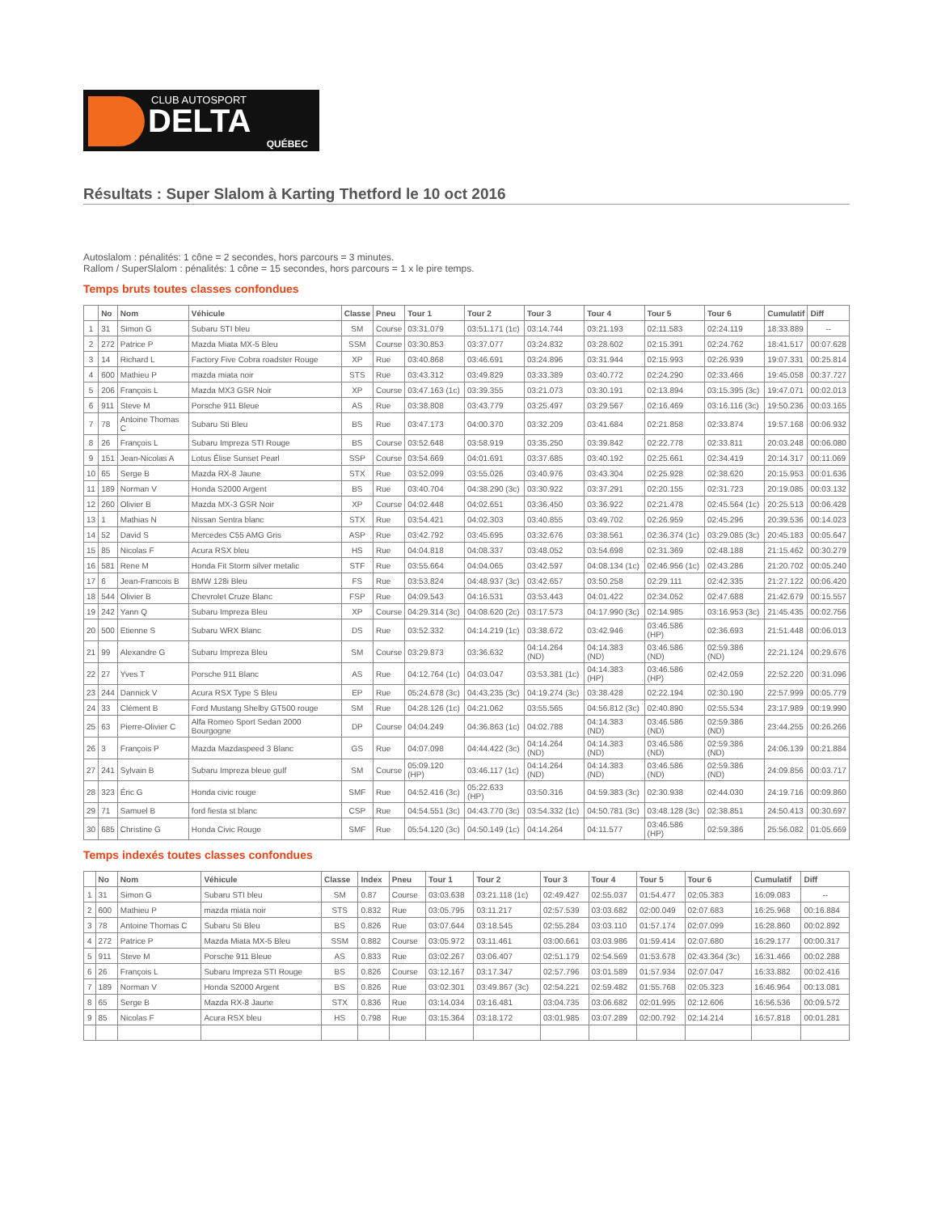CLUB AUTOSPORT
DELTA
QUÉBEC
Résultats : Super Slalom à Karting Thetford le 10 oct 2016
Autoslalom : pénalités: 1 cône = 2 secondes, hors parcours = 3 minutes.
Rallom / SuperSlalom : pénalités: 1 cône = 15 secondes, hors parcours = 1 x le pire temps.
Temps bruts toutes classes confondues
| | No | Nom | Véhicule | Classe | Pneu | Tour 1 | Tour 2 | Tour 3 | Tour 4 | Tour 5 | Tour 6 | Cumulatif | Diff |
| --- | --- | --- | --- | --- | --- | --- | --- | --- | --- | --- | --- | --- | --- |
| 1 | 31 | Simon G | Subaru STI bleu | SM | Course | 03:31.079 | 03:51.171 (1c) | 03:14.744 | 03:21.193 | 02:11.583 | 02:24.119 | 18:33.889 | -- |
| 2 | 272 | Patrice P | Mazda Miata MX-5 Bleu | SSM | Course | 03:30.853 | 03:37.077 | 03:24.832 | 03:28.602 | 02:15.391 | 02:24.762 | 18:41.517 | 00:07.628 |
| 3 | 14 | Richard L | Factory Five Cobra roadster Rouge | XP | Rue | 03:40.868 | 03:46.691 | 03:24.896 | 03:31.944 | 02:15.993 | 02:26.939 | 19:07.331 | 00:25.814 |
| 4 | 600 | Mathieu P | mazda miata noir | STS | Rue | 03:43.312 | 03:49.829 | 03:33.389 | 03:40.772 | 02:24.290 | 02:33.466 | 19:45.058 | 00:37.727 |
| 5 | 206 | François L | Mazda MX3 GSR Noir | XP | Course | 03:47.163 (1c) | 03:39.355 | 03:21.073 | 03:30.191 | 02:13.894 | 03:15.395 (3c) | 19:47.071 | 00:02.013 |
| 6 | 911 | Steve M | Porsche 911 Bleue | AS | Rue | 03:38.808 | 03:43.779 | 03:25.497 | 03:29.567 | 02:16.469 | 03:16.116 (3c) | 19:50.236 | 00:03.165 |
| 7 | 78 | Antoine Thomas C | Subaru Sti Bleu | BS | Rue | 03:47.173 | 04:00.370 | 03:32.209 | 03:41.684 | 02:21.858 | 02:33.874 | 19:57.168 | 00:06.932 |
| 8 | 26 | François L | Subaru Impreza STI Rouge | BS | Course | 03:52.648 | 03:58.919 | 03:35.250 | 03:39.842 | 02:22.778 | 02:33.811 | 20:03.248 | 00:06.080 |
| 9 | 151 | Jean-Nicolas A | Lotus Élise Sunset Pearl | SSP | Course | 03:54.669 | 04:01.691 | 03:37.685 | 03:40.192 | 02:25.661 | 02:34.419 | 20:14.317 | 00:11.069 |
| 10 | 65 | Serge B | Mazda RX-8 Jaune | STX | Rue | 03:52.099 | 03:55.026 | 03:40.976 | 03:43.304 | 02:25.928 | 02:38.620 | 20:15.953 | 00:01.636 |
| 11 | 189 | Norman V | Honda S2000 Argent | BS | Rue | 03:40.704 | 04:38.290 (3c) | 03:30.922 | 03:37.291 | 02:20.155 | 02:31.723 | 20:19.085 | 00:03.132 |
| 12 | 260 | Olivier B | Mazda MX-3 GSR Noir | XP | Course | 04:02.448 | 04:02.651 | 03:36.450 | 03:36.922 | 02:21.478 | 02:45.564 (1c) | 20:25.513 | 00:06.428 |
| 13 | 1 | Mathias N | Nissan Sentra blanc | STX | Rue | 03:54.421 | 04:02.303 | 03:40.855 | 03:49.702 | 02:26.959 | 02:45.296 | 20:39.536 | 00:14.023 |
| 14 | 52 | David S | Mercedes C55 AMG Gris | ASP | Rue | 03:42.792 | 03:45.695 | 03:32.676 | 03:38.561 | 02:36.374 (1c) | 03:29.085 (3c) | 20:45.183 | 00:05.647 |
| 15 | 85 | Nicolas F | Acura RSX bleu | HS | Rue | 04:04.818 | 04:08.337 | 03:48.052 | 03:54.698 | 02:31.369 | 02:48.188 | 21:15.462 | 00:30.279 |
| 16 | 581 | Rene M | Honda Fit Storm silver metalic | STF | Rue | 03:55.664 | 04:04.065 | 03:42.597 | 04:08.134 (1c) | 02:46.956 (1c) | 02:43.286 | 21:20.702 | 00:05.240 |
| 17 | 6 | Jean-Francois B | BMW 128i Bleu | FS | Rue | 03:53.824 | 04:48.937 (3c) | 03:42.657 | 03:50.258 | 02:29.111 | 02:42.335 | 21:27.122 | 00:06.420 |
| 18 | 544 | Olivier B | Chevrolet Cruze Blanc | FSP | Rue | 04:09.543 | 04:16.531 | 03:53.443 | 04:01.422 | 02:34.052 | 02:47.688 | 21:42.679 | 00:15.557 |
| 19 | 242 | Yann Q | Subaru Impreza Bleu | XP | Course | 04:29.314 (3c) | 04:08.620 (2c) | 03:17.573 | 04:17.990 (3c) | 02:14.985 | 03:16.953 (3c) | 21:45.435 | 00:02.756 |
| 20 | 500 | Etienne S | Subaru WRX Blanc | DS | Rue | 03:52.332 | 04:14.219 (1c) | 03:38.672 | 03:42.946 | 03:46.586 (HP) | 02:36.693 | 21:51.448 | 00:06.013 |
| 21 | 99 | Alexandre G | Subaru Impreza Bleu | SM | Course | 03:29.873 | 03:36.632 | 04:14.264 (ND) | 04:14.383 (ND) | 03:46.586 (ND) | 02:59.386 (ND) | 22:21.124 | 00:29.676 |
| 22 | 27 | Yves T | Porsche 911 Blanc | AS | Rue | 04:12.764 (1c) | 04:03.047 | 03:53.381 (1c) | 04:14.383 (HP) | 03:46.586 (HP) | 02:42.059 | 22:52.220 | 00:31.096 |
| 23 | 244 | Dannick V | Acura RSX Type S Bleu | EP | Rue | 05:24.678 (3c) | 04:43.235 (3c) | 04:19.274 (3c) | 03:38.428 | 02:22.194 | 02:30.190 | 22:57.999 | 00:05.779 |
| 24 | 33 | Clément B | Ford Mustang Shelby GT500 rouge | SM | Rue | 04:28.126 (1c) | 04:21.062 | 03:55.565 | 04:56.812 (3c) | 02:40.890 | 02:55.534 | 23:17.989 | 00:19.990 |
| 25 | 63 | Pierre-Olivier C | Alfa Romeo Sport Sedan 2000 Bourgogne | DP | Course | 04:04.249 | 04:36.863 (1c) | 04:02.788 | 04:14.383 (ND) | 03:46.586 (ND) | 02:59.386 (ND) | 23:44.255 | 00:26.266 |
| 26 | 3 | François P | Mazda Mazdaspeed 3 Blanc | GS | Rue | 04:07.098 | 04:44.422 (3c) | 04:14.264 (ND) | 04:14.383 (ND) | 03:46.586 (ND) | 02:59.386 (ND) | 24:06.139 | 00:21.884 |
| 27 | 241 | Sylvain B | Subaru Impreza bleue gulf | SM | Course | 05:09.120 (HP) | 03:46.117 (1c) | 04:14.264 (ND) | 04:14.383 (ND) | 03:46.586 (ND) | 02:59.386 (ND) | 24:09.856 | 00:03.717 |
| 28 | 323 | Éric G | Honda civic rouge | SMF | Rue | 04:52.416 (3c) | 05:22.633 (HP) | 03:50.316 | 04:59.383 (3c) | 02:30.938 | 02:44.030 | 24:19.716 | 00:09.860 |
| 29 | 71 | Samuel B | ford fiesta st blanc | CSP | Rue | 04:54.551 (3c) | 04:43.770 (3c) | 03:54.332 (1c) | 04:50.781 (3c) | 03:48.128 (3c) | 02:38.851 | 24:50.413 | 00:30.697 |
| 30 | 685 | Christine G | Honda Civic Rouge | SMF | Rue | 05:54.120 (3c) | 04:50.149 (1c) | 04:14.264 | 04:11.577 | 03:46.586 (HP) | 02:59.386 | 25:56.082 | 01:05.669 |
Temps indexés toutes classes confondues
| | No | Nom | Véhicule | Classe | Index | Pneu | Tour 1 | Tour 2 | Tour 3 | Tour 4 | Tour 5 | Tour 6 | Cumulatif | Diff |
| --- | --- | --- | --- | --- | --- | --- | --- | --- | --- | --- | --- | --- | --- | --- |
| 1 | 31 | Simon G | Subaru STI bleu | SM | 0.87 | Course | 03:03.638 | 03:21.118 (1c) | 02:49.427 | 02:55.037 | 01:54.477 | 02:05.383 | 16:09.083 | -- |
| 2 | 600 | Mathieu P | mazda miata noir | STS | 0.832 | Rue | 03:05.795 | 03:11.217 | 02:57.539 | 03:03.682 | 02:00.049 | 02:07.683 | 16:25.968 | 00:16.884 |
| 3 | 78 | Antoine Thomas C | Subaru Sti Bleu | BS | 0.826 | Rue | 03:07.644 | 03:18.545 | 02:55.284 | 03:03.110 | 01:57.174 | 02:07.099 | 16:28.860 | 00:02.892 |
| 4 | 272 | Patrice P | Mazda Miata MX-5 Bleu | SSM | 0.882 | Course | 03:05.972 | 03:11.461 | 03:00.661 | 03:03.986 | 01:59.414 | 02:07.680 | 16:29.177 | 00:00.317 |
| 5 | 911 | Steve M | Porsche 911 Bleue | AS | 0.833 | Rue | 03:02.267 | 03:06.407 | 02:51.179 | 02:54.569 | 01:53.678 | 02:43.364 (3c) | 16:31.466 | 00:02.288 |
| 6 | 26 | François L | Subaru Impreza STI Rouge | BS | 0.826 | Course | 03:12.167 | 03:17.347 | 02:57.796 | 03:01.589 | 01:57.934 | 02:07.047 | 16:33.882 | 00:02.416 |
| 7 | 189 | Norman V | Honda S2000 Argent | BS | 0.826 | Rue | 03:02.301 | 03:49.867 (3c) | 02:54.221 | 02:59.482 | 01:55.768 | 02:05.323 | 16:46.964 | 00:13.081 |
| 8 | 65 | Serge B | Mazda RX-8 Jaune | STX | 0.836 | Rue | 03:14.034 | 03:16.481 | 03:04.735 | 03:06.682 | 02:01.995 | 02:12.606 | 16:56.536 | 00:09.572 |
| 9 | 85 | Nicolas F | Acura RSX bleu | HS | 0.798 | Rue | 03:15.364 | 03:18.172 | 03:01.985 | 03:07.289 | 02:00.792 | 02:14.214 | 16:57.818 | 00:01.281 |